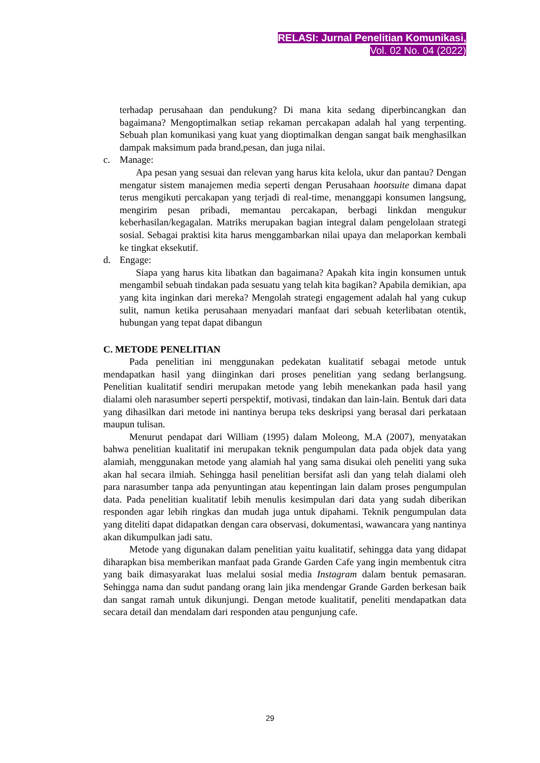RELASI: Jurnal Penelitian Komunikasi,
Vol. 02 No. 04 (2022)
terhadap perusahaan dan pendukung? Di mana kita sedang diperbincangkan dan bagaimana? Mengoptimalkan setiap rekaman percakapan adalah hal yang terpenting. Sebuah plan komunikasi yang kuat yang dioptimalkan dengan sangat baik menghasilkan dampak maksimum pada brand,pesan, dan juga nilai.
c. Manage:
Apa pesan yang sesuai dan relevan yang harus kita kelola, ukur dan pantau? Dengan mengatur sistem manajemen media seperti dengan Perusahaan hootsuite dimana dapat terus mengikuti percakapan yang terjadi di real-time, menanggapi konsumen langsung, mengirim pesan pribadi, memantau percakapan, berbagi linkdan mengukur keberhasilan/kegagalan. Matriks merupakan bagian integral dalam pengelolaan strategi sosial. Sebagai praktisi kita harus menggambarkan nilai upaya dan melaporkan kembali ke tingkat eksekutif.
d. Engage:
Siapa yang harus kita libatkan dan bagaimana? Apakah kita ingin konsumen untuk mengambil sebuah tindakan pada sesuatu yang telah kita bagikan? Apabila demikian, apa yang kita inginkan dari mereka? Mengolah strategi engagement adalah hal yang cukup sulit, namun ketika perusahaan menyadari manfaat dari sebuah keterlibatan otentik, hubungan yang tepat dapat dibangun
C. METODE PENELITIAN
Pada penelitian ini menggunakan pedekatan kualitatif sebagai metode untuk mendapatkan hasil yang diinginkan dari proses penelitian yang sedang berlangsung. Penelitian kualitatif sendiri merupakan metode yang lebih menekankan pada hasil yang dialami oleh narasumber seperti perspektif, motivasi, tindakan dan lain-lain. Bentuk dari data yang dihasilkan dari metode ini nantinya berupa teks deskripsi yang berasal dari perkataan maupun tulisan.
Menurut pendapat dari William (1995) dalam Moleong, M.A (2007), menyatakan bahwa penelitian kualitatif ini merupakan teknik pengumpulan data pada objek data yang alamiah, menggunakan metode yang alamiah hal yang sama disukai oleh peneliti yang suka akan hal secara ilmiah. Sehingga hasil penelitian bersifat asli dan yang telah dialami oleh para narasumber tanpa ada penyuntingan atau kepentingan lain dalam proses pengumpulan data. Pada penelitian kualitatif lebih menulis kesimpulan dari data yang sudah diberikan responden agar lebih ringkas dan mudah juga untuk dipahami. Teknik pengumpulan data yang diteliti dapat didapatkan dengan cara observasi, dokumentasi, wawancara yang nantinya akan dikumpulkan jadi satu.
Metode yang digunakan dalam penelitian yaitu kualitatif, sehingga data yang didapat diharapkan bisa memberikan manfaat pada Grande Garden Cafe yang ingin membentuk citra yang baik dimasyarakat luas melalui sosial media Instagram dalam bentuk pemasaran. Sehingga nama dan sudut pandang orang lain jika mendengar Grande Garden berkesan baik dan sangat ramah untuk dikunjungi. Dengan metode kualitatif, peneliti mendapatkan data secara detail dan mendalam dari responden atau pengunjung cafe.
29